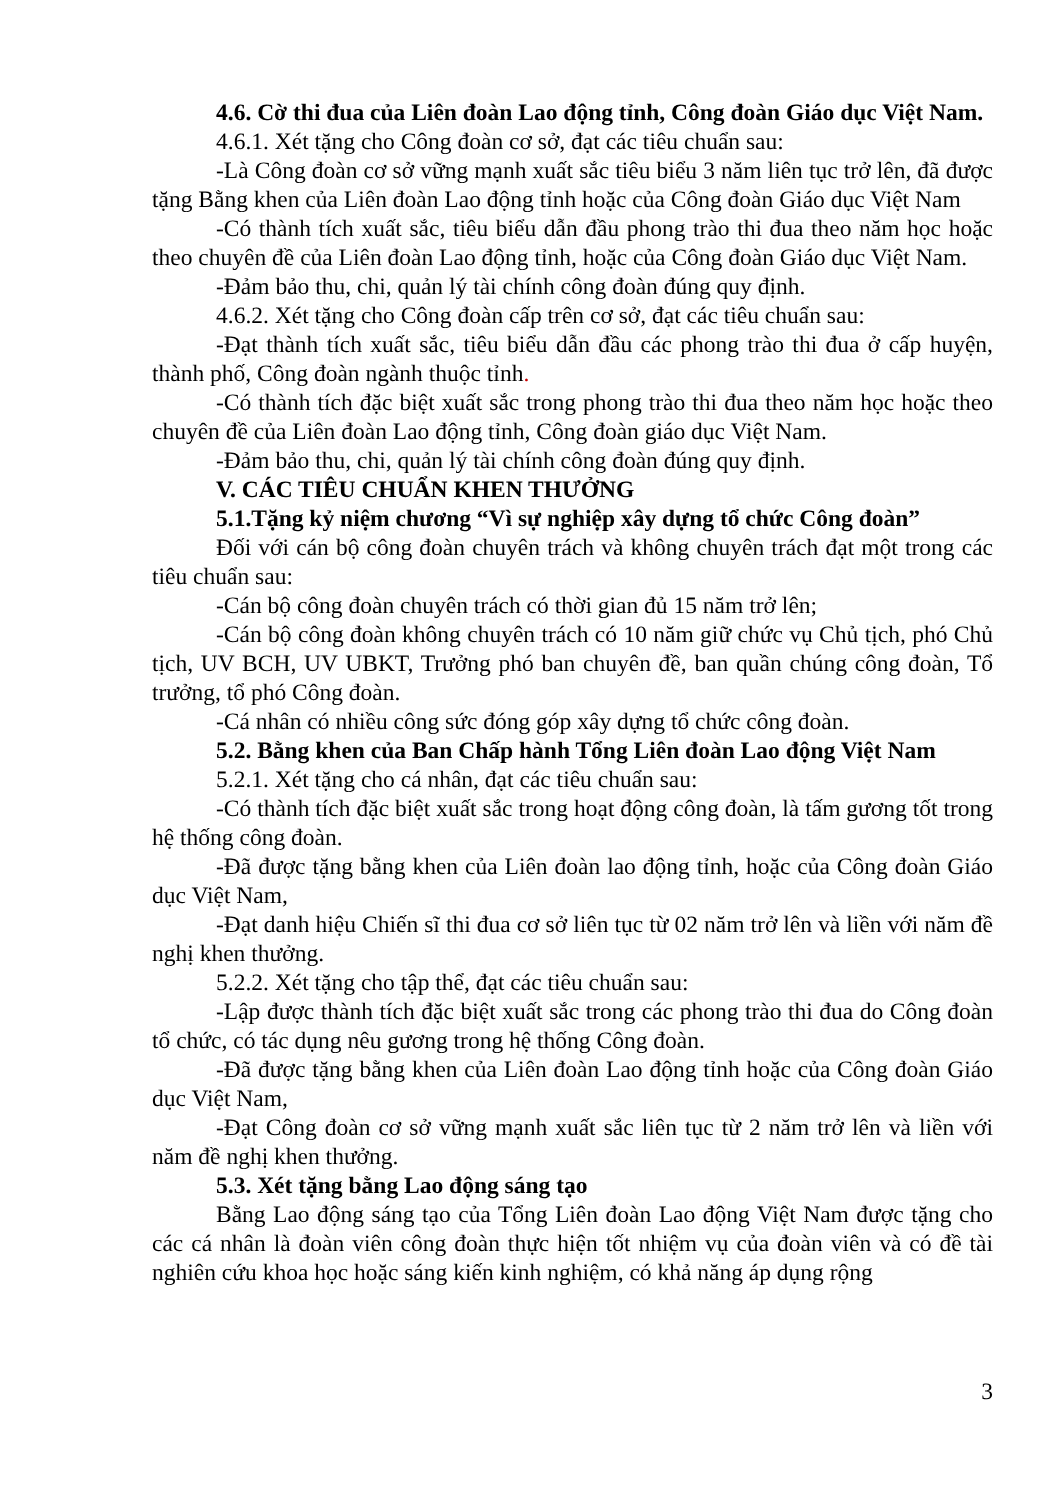4.6. Cờ thi đua của Liên đoàn Lao động tỉnh, Công đoàn Giáo dục Việt Nam.
4.6.1. Xét tặng cho Công đoàn cơ sở, đạt các tiêu chuẩn sau:
-Là Công đoàn cơ sở vững mạnh xuất sắc tiêu biểu 3 năm liên tục trở lên, đã được tặng Bằng khen của Liên đoàn Lao động tỉnh hoặc của Công đoàn Giáo dục Việt Nam
-Có thành tích xuất sắc, tiêu biểu dẫn đầu phong trào thi đua theo năm học hoặc theo chuyên đề của Liên đoàn Lao động tỉnh, hoặc của Công đoàn Giáo dục Việt Nam.
-Đảm bảo thu, chi, quản lý tài chính công đoàn đúng quy định.
4.6.2. Xét tặng cho Công đoàn cấp trên cơ sở, đạt các tiêu chuẩn sau:
-Đạt thành tích xuất sắc, tiêu biểu dẫn đầu các phong trào thi đua ở cấp huyện, thành phố, Công đoàn ngành thuộc tỉnh.
-Có thành tích đặc biệt xuất sắc trong phong trào thi đua theo năm học hoặc theo chuyên đề của Liên đoàn Lao động tỉnh, Công đoàn giáo dục Việt Nam.
-Đảm bảo thu, chi, quản lý tài chính công đoàn đúng quy định.
V. CÁC TIÊU CHUẨN KHEN THƯỞNG
5.1.Tặng kỷ niệm chương “Vì sự nghiệp xây dựng tổ chức Công đoàn”
Đối với cán bộ công đoàn chuyên trách và không chuyên trách đạt một trong các tiêu chuẩn sau:
-Cán bộ công đoàn chuyên trách có thời gian đủ 15 năm trở lên;
-Cán bộ công đoàn không chuyên trách có 10 năm giữ chức vụ Chủ tịch, phó Chủ tịch, UV BCH, UV UBKT, Trưởng phó ban chuyên đề, ban quần chúng công đoàn, Tổ trưởng, tổ phó Công đoàn.
-Cá nhân có nhiều công sức đóng góp xây dựng tổ chức công đoàn.
5.2. Bằng khen của Ban Chấp hành Tổng Liên đoàn Lao động Việt Nam
5.2.1. Xét tặng cho cá nhân, đạt các tiêu chuẩn sau:
-Có thành tích đặc biệt xuất sắc trong hoạt động công đoàn, là tấm gương tốt trong hệ thống công đoàn.
-Đã được tặng bằng khen của Liên đoàn lao động tỉnh, hoặc của Công đoàn Giáo dục Việt Nam,
-Đạt danh hiệu Chiến sĩ thi đua cơ sở liên tục từ 02 năm trở lên và liền với năm đề nghị khen thưởng.
5.2.2. Xét tặng cho tập thể, đạt các tiêu chuẩn sau:
-Lập được thành tích đặc biệt xuất sắc trong các phong trào thi đua do Công đoàn tổ chức, có tác dụng nêu gương trong hệ thống Công đoàn.
-Đã được tặng bằng khen của Liên đoàn Lao động tỉnh hoặc của Công đoàn Giáo dục Việt Nam,
-Đạt Công đoàn cơ sở vững mạnh xuất sắc liên tục từ 2 năm trở lên và liền với năm đề nghị khen thưởng.
5.3. Xét tặng bằng Lao động sáng tạo
Bằng Lao động sáng tạo của Tổng Liên đoàn Lao động Việt Nam được tặng cho các cá nhân là đoàn viên công đoàn thực hiện tốt nhiệm vụ của đoàn viên và có đề tài nghiên cứu khoa học hoặc sáng kiến kinh nghiệm, có khả năng áp dụng rộng
3